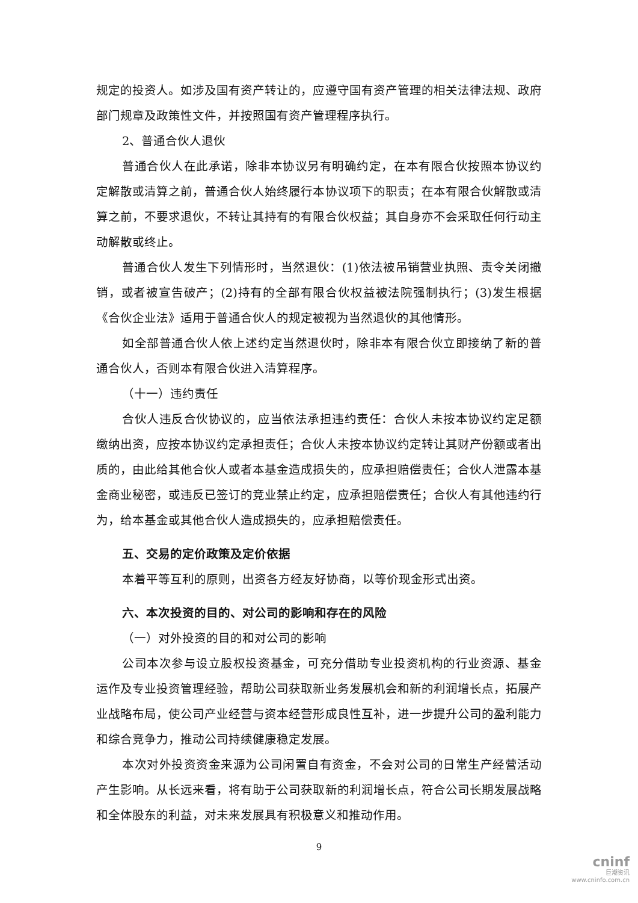规定的投资人。如涉及国有资产转让的，应遵守国有资产管理的相关法律法规、政府部门规章及政策性文件，并按照国有资产管理程序执行。
2、普通合伙人退伙
普通合伙人在此承诺，除非本协议另有明确约定，在本有限合伙按照本协议约定解散或清算之前，普通合伙人始终履行本协议项下的职责；在本有限合伙解散或清算之前，不要求退伙，不转让其持有的有限合伙权益；其自身亦不会采取任何行动主动解散或终止。
普通合伙人发生下列情形时，当然退伙：(1)依法被吊销营业执照、责令关闭撤销，或者被宣告破产；(2)持有的全部有限合伙权益被法院强制执行；(3)发生根据《合伙企业法》适用于普通合伙人的规定被视为当然退伙的其他情形。
如全部普通合伙人依上述约定当然退伙时，除非本有限合伙立即接纳了新的普通合伙人，否则本有限合伙进入清算程序。
（十一）违约责任
合伙人违反合伙协议的，应当依法承担违约责任：合伙人未按本协议约定足额缴纳出资，应按本协议约定承担责任；合伙人未按本协议约定转让其财产份额或者出质的，由此给其他合伙人或者本基金造成损失的，应承担赔偿责任；合伙人泄露本基金商业秘密，或违反已签订的竞业禁止约定，应承担赔偿责任；合伙人有其他违约行为，给本基金或其他合伙人造成损失的，应承担赔偿责任。
五、交易的定价政策及定价依据
本着平等互利的原则，出资各方经友好协商，以等价现金形式出资。
六、本次投资的目的、对公司的影响和存在的风险
（一）对外投资的目的和对公司的影响
公司本次参与设立股权投资基金，可充分借助专业投资机构的行业资源、基金运作及专业投资管理经验，帮助公司获取新业务发展机会和新的利润增长点，拓展产业战略布局，使公司产业经营与资本经营形成良性互补，进一步提升公司的盈利能力和综合竞争力，推动公司持续健康稳定发展。
本次对外投资资金来源为公司闲置自有资金，不会对公司的日常生产经营活动产生影响。从长远来看，将有助于公司获取新的利润增长点，符合公司长期发展战略和全体股东的利益，对未来发展具有积极意义和推动作用。
9
cninf
巨潮资讯
www.cninfo.com.cn